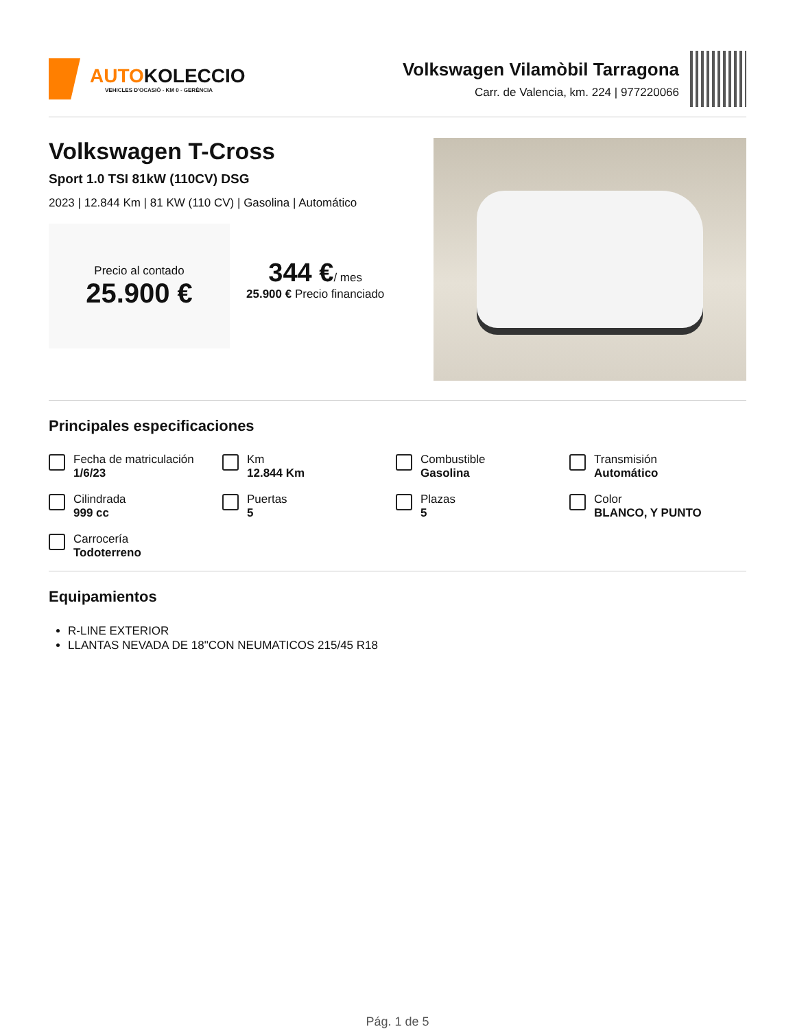AUTOKOLECCIO
VEHICLES D'OCASIÓ - KM 0 - GERÈNCIA
Volkswagen Vilamòbil Tarragona
Carr. de Valencia, km. 224 | 977220066
Volkswagen T-Cross
Sport 1.0 TSI 81kW (110CV) DSG
2023 | 12.844 Km | 81 KW (110 CV) | Gasolina | Automático
Precio al contado
25.900 €
344 €/ mes
25.900 € Precio financiado
Principales especificaciones
Fecha de matriculación
1/6/23
Km
12.844 Km
Combustible
Gasolina
Transmisión
Automático
Cilindrada
999 cc
Puertas
5
Plazas
5
Color
BLANCO, Y PUNTO
Carrocería
Todoterreno
Equipamientos
R-LINE EXTERIOR
LLANTAS NEVADA DE 18"CON NEUMATICOS 215/45 R18
Pág. 1 de 5